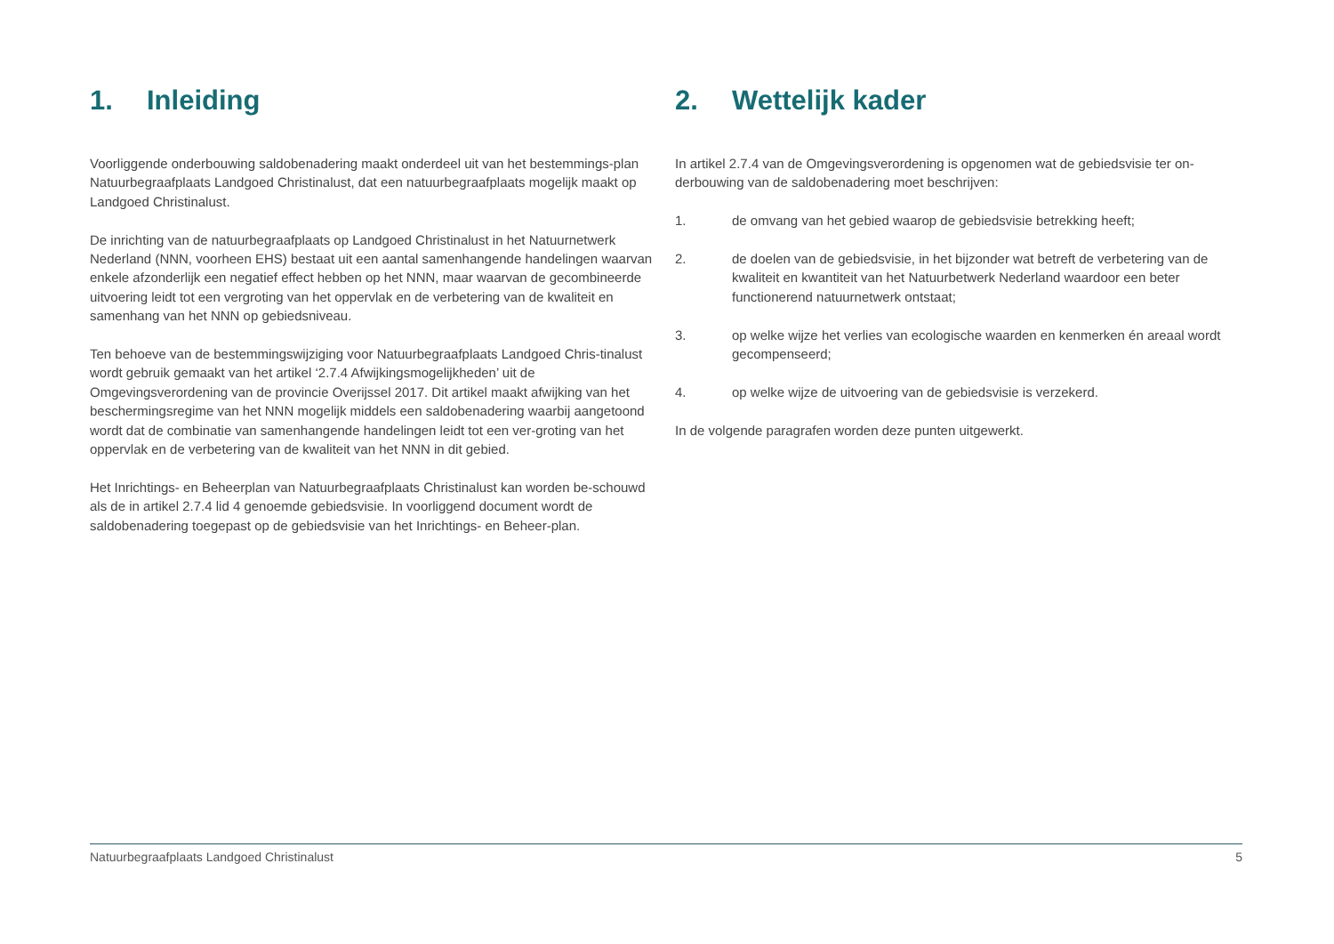1. Inleiding
Voorliggende onderbouwing saldobenadering maakt onderdeel uit van het bestemmings-plan Natuurbegraafplaats Landgoed Christinalust, dat een natuurbegraafplaats mogelijk maakt op Landgoed Christinalust.
De inrichting van de natuurbegraafplaats op Landgoed Christinalust in het Natuurnetwerk Nederland (NNN, voorheen EHS) bestaat uit een aantal samenhangende handelingen waarvan enkele afzonderlijk een negatief effect hebben op het NNN, maar waarvan de gecombineerde uitvoering leidt tot een vergroting van het oppervlak en de verbetering van de kwaliteit en samenhang van het NNN op gebiedsniveau.
Ten behoeve van de bestemmingswijziging voor Natuurbegraafplaats Landgoed Chris-tinalust wordt gebruik gemaakt van het artikel ‘2.7.4 Afwijkingsmogelijkheden’ uit de Omgevingsverordening van de provincie Overijssel 2017. Dit artikel maakt afwijking van het beschermingsregime van het NNN mogelijk middels een saldobenadering waarbij aangetoond wordt dat de combinatie van samenhangende handelingen leidt tot een ver-groting van het oppervlak en de verbetering van de kwaliteit van het NNN in dit gebied.
Het Inrichtings- en Beheerplan van Natuurbegraafplaats Christinalust kan worden be-schouwd als de in artikel 2.7.4 lid 4 genoemde gebiedsvisie. In voorliggend document wordt de saldobenadering toegepast op de gebiedsvisie van het Inrichtings- en Beheer-plan.
2. Wettelijk kader
In artikel 2.7.4 van de Omgevingsverordening is opgenomen wat de gebiedsvisie ter on-derbouwing van de saldobenadering moet beschrijven:
1. de omvang van het gebied waarop de gebiedsvisie betrekking heeft;
2. de doelen van de gebiedsvisie, in het bijzonder wat betreft de verbetering van de kwaliteit en kwantiteit van het Natuurbetwerk Nederland waardoor een beter functionerend natuurnetwerk ontstaat;
3. op welke wijze het verlies van ecologische waarden en kenmerken én areaal wordt gecompenseerd;
4. op welke wijze de uitvoering van de gebiedsvisie is verzekerd.
In de volgende paragrafen worden deze punten uitgewerkt.
Natuurbegraafplaats Landgoed Christinalust 5